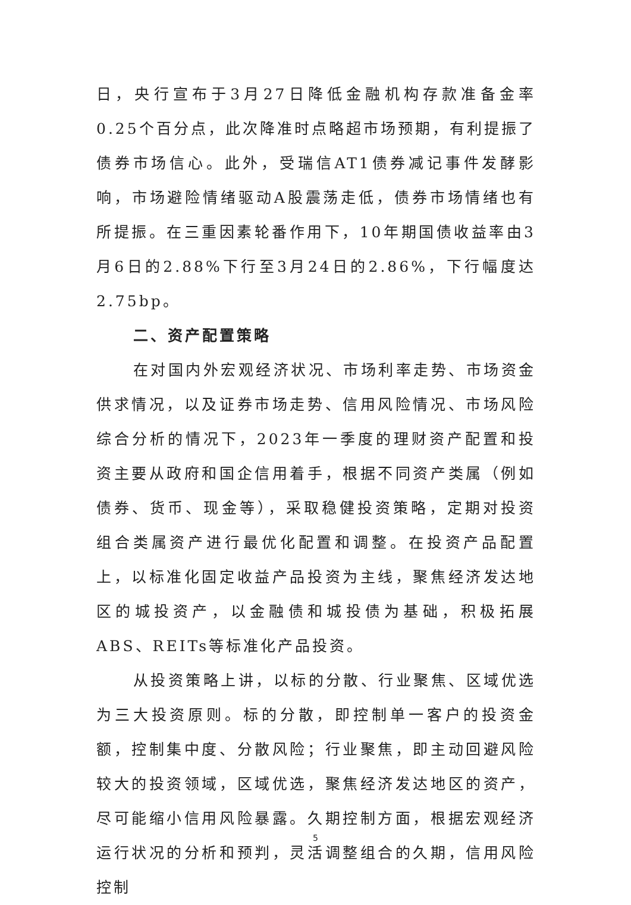日，央行宣布于3月27日降低金融机构存款准备金率0.25个百分点，此次降准时点略超市场预期，有利提振了债券市场信心。此外，受瑞信AT1债券减记事件发酵影响，市场避险情绪驱动A股震荡走低，债券市场情绪也有所提振。在三重因素轮番作用下，10年期国债收益率由3月6日的2.88%下行至3月24日的2.86%，下行幅度达2.75bp。
二、资产配置策略
在对国内外宏观经济状况、市场利率走势、市场资金供求情况，以及证券市场走势、信用风险情况、市场风险综合分析的情况下，2023年一季度的理财资产配置和投资主要从政府和国企信用着手，根据不同资产类属（例如债券、货币、现金等），采取稳健投资策略，定期对投资组合类属资产进行最优化配置和调整。在投资产品配置上，以标准化固定收益产品投资为主线，聚焦经济发达地区的城投资产，以金融债和城投债为基础，积极拓展ABS、REITs等标准化产品投资。
从投资策略上讲，以标的分散、行业聚焦、区域优选为三大投资原则。标的分散，即控制单一客户的投资金额，控制集中度、分散风险；行业聚焦，即主动回避风险较大的投资领域，区域优选，聚焦经济发达地区的资产，尽可能缩小信用风险暴露。久期控制方面，根据宏观经济运行状况的分析和预判，灵活调整组合的久期，信用风险控制
5